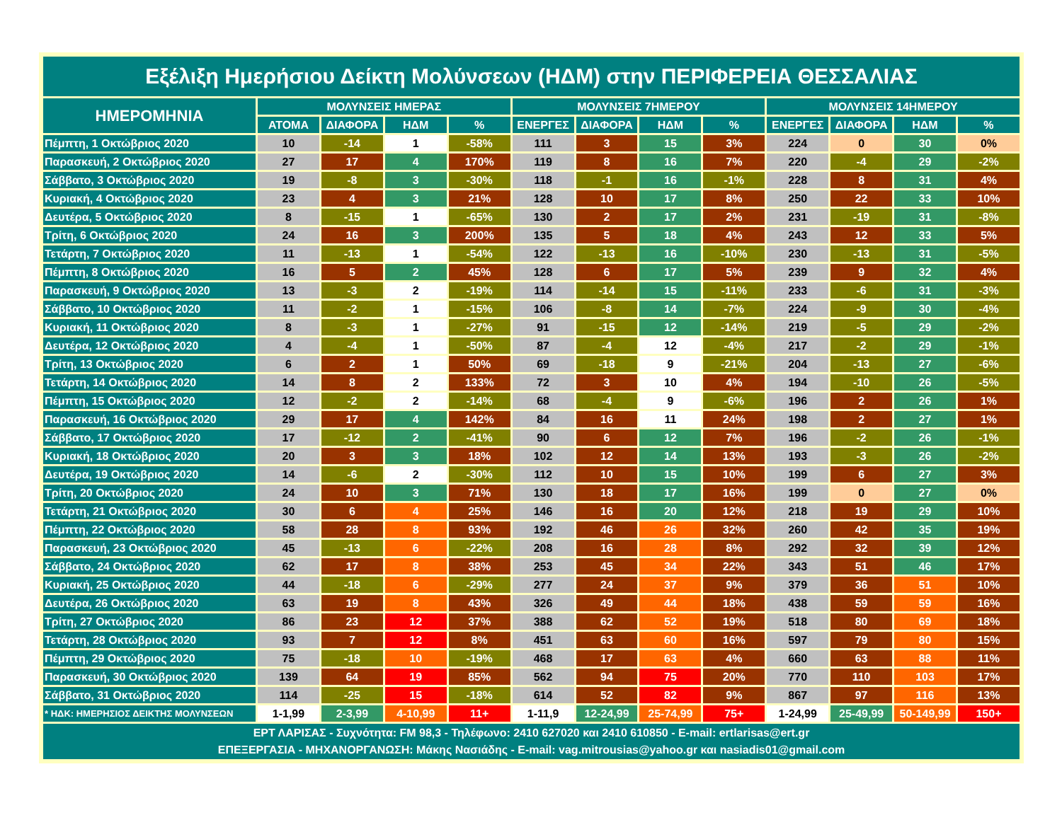| Εξέλιξη Ημερήσιου Δείκτη Μολύνσεων (ΗΔΜ) στην ΠΕΡΙΦΕΡΕΙΑ ΘΕΣΣΑΛΙΑΣ | | | | | | | | | | | | |
| ΗΜΕΡΟΜΗΝΙΑ | ΜΟΛΥΝΣΕΙΣ ΗΜΕΡΑΣ | | | | ΜΟΛΥΝΣΕΙΣ 7ΗΜΕΡΟΥ | | | | ΜΟΛΥΝΣΕΙΣ 14ΗΜΕΡΟΥ | | | |
| | ΑΤΟΜΑ | ΔΙΑΦΟΡΑ | ΗΔΜ | % | ΕΝΕΡΓΕΣ | ΔΙΑΦΟΡΑ | ΗΔΜ | % | ΕΝΕΡΓΕΣ | ΔΙΑΦΟΡΑ | ΗΔΜ | % |
| Πέμπτη, 1 Οκτώβριος 2020 | 10 | -14 | 1 | -58% | 111 | 3 | 15 | 3% | 224 | 0 | 30 | 0% |
| Παρασκευή, 2 Οκτώβριος 2020 | 27 | 17 | 4 | 170% | 119 | 8 | 16 | 7% | 220 | -4 | 29 | -2% |
| Σάββατο, 3 Οκτώβριος 2020 | 19 | -8 | 3 | -30% | 118 | -1 | 16 | -1% | 228 | 8 | 31 | 4% |
| Κυριακή, 4 Οκτώβριος 2020 | 23 | 4 | 3 | 21% | 128 | 10 | 17 | 8% | 250 | 22 | 33 | 10% |
| Δευτέρα, 5 Οκτώβριος 2020 | 8 | -15 | 1 | -65% | 130 | 2 | 17 | 2% | 231 | -19 | 31 | -8% |
| Τρίτη, 6 Οκτώβριος 2020 | 24 | 16 | 3 | 200% | 135 | 5 | 18 | 4% | 243 | 12 | 33 | 5% |
| Τετάρτη, 7 Οκτώβριος 2020 | 11 | -13 | 1 | -54% | 122 | -13 | 16 | -10% | 230 | -13 | 31 | -5% |
| Πέμπτη, 8 Οκτώβριος 2020 | 16 | 5 | 2 | 45% | 128 | 6 | 17 | 5% | 239 | 9 | 32 | 4% |
| Παρασκευή, 9 Οκτώβριος 2020 | 13 | -3 | 2 | -19% | 114 | -14 | 15 | -11% | 233 | -6 | 31 | -3% |
| Σάββατο, 10 Οκτώβριος 2020 | 11 | -2 | 1 | -15% | 106 | -8 | 14 | -7% | 224 | -9 | 30 | -4% |
| Κυριακή, 11 Οκτώβριος 2020 | 8 | -3 | 1 | -27% | 91 | -15 | 12 | -14% | 219 | -5 | 29 | -2% |
| Δευτέρα, 12 Οκτώβριος 2020 | 4 | -4 | 1 | -50% | 87 | -4 | 12 | -4% | 217 | -2 | 29 | -1% |
| Τρίτη, 13 Οκτώβριος 2020 | 6 | 2 | 1 | 50% | 69 | -18 | 9 | -21% | 204 | -13 | 27 | -6% |
| Τετάρτη, 14 Οκτώβριος 2020 | 14 | 8 | 2 | 133% | 72 | 3 | 10 | 4% | 194 | -10 | 26 | -5% |
| Πέμπτη, 15 Οκτώβριος 2020 | 12 | -2 | 2 | -14% | 68 | -4 | 9 | -6% | 196 | 2 | 26 | 1% |
| Παρασκευή, 16 Οκτώβριος 2020 | 29 | 17 | 4 | 142% | 84 | 16 | 11 | 24% | 198 | 2 | 27 | 1% |
| Σάββατο, 17 Οκτώβριος 2020 | 17 | -12 | 2 | -41% | 90 | 6 | 12 | 7% | 196 | -2 | 26 | -1% |
| Κυριακή, 18 Οκτώβριος 2020 | 20 | 3 | 3 | 18% | 102 | 12 | 14 | 13% | 193 | -3 | 26 | -2% |
| Δευτέρα, 19 Οκτώβριος 2020 | 14 | -6 | 2 | -30% | 112 | 10 | 15 | 10% | 199 | 6 | 27 | 3% |
| Τρίτη, 20 Οκτώβριος 2020 | 24 | 10 | 3 | 71% | 130 | 18 | 17 | 16% | 199 | 0 | 27 | 0% |
| Τετάρτη, 21 Οκτώβριος 2020 | 30 | 6 | 4 | 25% | 146 | 16 | 20 | 12% | 218 | 19 | 29 | 10% |
| Πέμπτη, 22 Οκτώβριος 2020 | 58 | 28 | 8 | 93% | 192 | 46 | 26 | 32% | 260 | 42 | 35 | 19% |
| Παρασκευή, 23 Οκτώβριος 2020 | 45 | -13 | 6 | -22% | 208 | 16 | 28 | 8% | 292 | 32 | 39 | 12% |
| Σάββατο, 24 Οκτώβριος 2020 | 62 | 17 | 8 | 38% | 253 | 45 | 34 | 22% | 343 | 51 | 46 | 17% |
| Κυριακή, 25 Οκτώβριος 2020 | 44 | -18 | 6 | -29% | 277 | 24 | 37 | 9% | 379 | 36 | 51 | 10% |
| Δευτέρα, 26 Οκτώβριος 2020 | 63 | 19 | 8 | 43% | 326 | 49 | 44 | 18% | 438 | 59 | 59 | 16% |
| Τρίτη, 27 Οκτώβριος 2020 | 86 | 23 | 12 | 37% | 388 | 62 | 52 | 19% | 518 | 80 | 69 | 18% |
| Τετάρτη, 28 Οκτώβριος 2020 | 93 | 7 | 12 | 8% | 451 | 63 | 60 | 16% | 597 | 79 | 80 | 15% |
| Πέμπτη, 29 Οκτώβριος 2020 | 75 | -18 | 10 | -19% | 468 | 17 | 63 | 4% | 660 | 63 | 88 | 11% |
| Παρασκευή, 30 Οκτώβριος 2020 | 139 | 64 | 19 | 85% | 562 | 94 | 75 | 20% | 770 | 110 | 103 | 17% |
| Σάββατο, 31 Οκτώβριος 2020 | 114 | -25 | 15 | -18% | 614 | 52 | 82 | 9% | 867 | 97 | 116 | 13% |
| * ΗΔΚ: ΗΜΕΡΗΣΙΟΣ ΔΕΙΚΤΗΣ ΜΟΛΥΝΣΕΩΝ | 1-1,99 | 2-3,99 | 4-10,99 | 11+ | 1-11,9 | 12-24,99 | 25-74,99 | 75+ | 1-24,99 | 25-49,99 | 50-149,99 | 150+ |
| ΕΡΤ ΛΑΡΙΣΑΣ - Συχνότητα: FM 98,3 - Τηλέφωνο: 2410 627020 και 2410 610850 - E-mail: ertlarisas@ert.gr ΕΠΕΞΕΡΓΑΣΙΑ - ΜΗΧΑΝΟΡΓΑΝΩΣΗ: Μάκης Νασιάδης - E-mail: vag.mitrousias@yahoo.gr και nasiadis01@gmail.com | | | | | | | | | | | | |